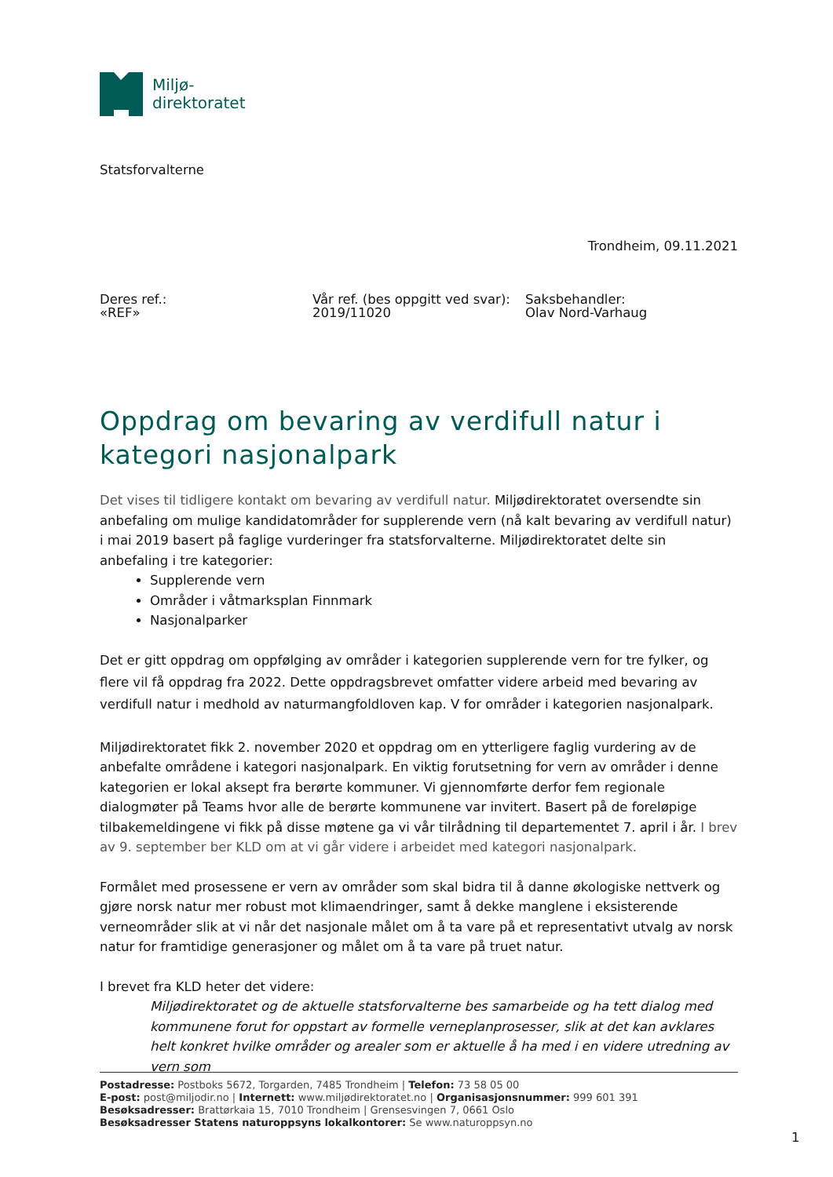Miljø-
direktoratet
Statsforvalterne
Trondheim, 09.11.2021
Deres ref.:
«REF»
Vår ref. (bes oppgitt ved svar):
2019/11020
Saksbehandler:
Olav Nord-Varhaug
Oppdrag om bevaring av verdifull natur i kategori nasjonalpark
Det vises til tidligere kontakt om bevaring av verdifull natur. Miljødirektoratet oversendte sin anbefaling om mulige kandidatområder for supplerende vern (nå kalt bevaring av verdifull natur) i mai 2019 basert på faglige vurderinger fra statsforvalterne. Miljødirektoratet delte sin anbefaling i tre kategorier:
Supplerende vern
Områder i våtmarksplan Finnmark
Nasjonalparker
Det er gitt oppdrag om oppfølging av områder i kategorien supplerende vern for tre fylker, og flere vil få oppdrag fra 2022. Dette oppdragsbrevet omfatter videre arbeid med bevaring av verdifull natur i medhold av naturmangfoldloven kap. V for områder i kategorien nasjonalpark.
Miljødirektoratet fikk 2. november 2020 et oppdrag om en ytterligere faglig vurdering av de anbefalte områdene i kategori nasjonalpark. En viktig forutsetning for vern av områder i denne kategorien er lokal aksept fra berørte kommuner. Vi gjennomførte derfor fem regionale dialogmøter på Teams hvor alle de berørte kommunene var invitert. Basert på de foreløpige tilbakemeldingene vi fikk på disse møtene ga vi vår tilrådning til departementet 7. april i år. I brev av 9. september ber KLD om at vi går videre i arbeidet med kategori nasjonalpark.
Formålet med prosessene er vern av områder som skal bidra til å danne økologiske nettverk og gjøre norsk natur mer robust mot klimaendringer, samt å dekke manglene i eksisterende verneområder slik at vi når det nasjonale målet om å ta vare på et representativt utvalg av norsk natur for framtidige generasjoner og målet om å ta vare på truet natur.
I brevet fra KLD heter det videre:
Miljødirektoratet og de aktuelle statsforvalterne bes samarbeide og ha tett dialog med kommunene forut for oppstart av formelle verneplanprosesser, slik at det kan avklares helt konkret hvilke områder og arealer som er aktuelle å ha med i en videre utredning av vern som
Postadresse: Postboks 5672, Torgarden, 7485 Trondheim | Telefon: 73 58 05 00
E-post: post@miljodir.no | Internett: www.miljødirektoratet.no | Organisasjonsnummer: 999 601 391
Besøksadresser: Brattørkaia 15, 7010 Trondheim | Grensesvingen 7, 0661 Oslo
Besøksadresser Statens naturoppsyns lokalkontorer: Se www.naturoppsyn.no
1